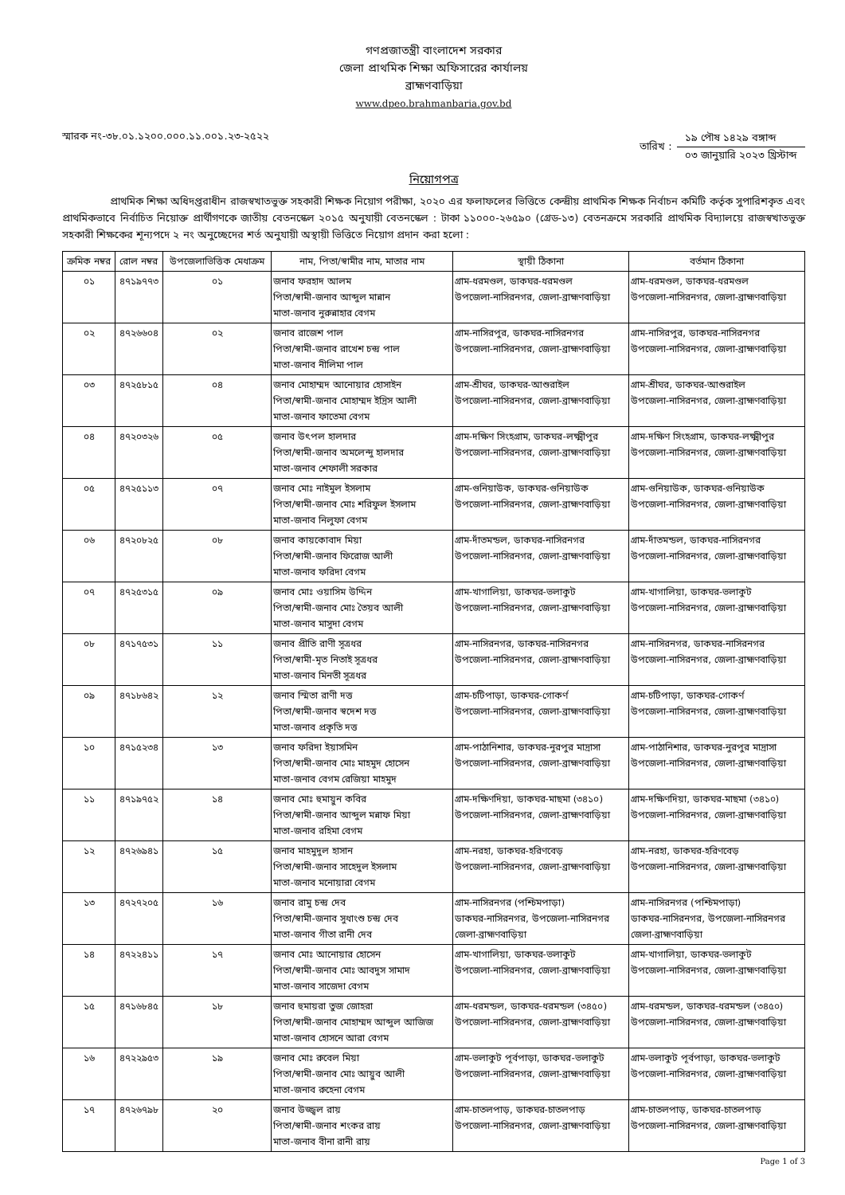গণপ্রজাতন্ত্রী বাংলাদেশ সরকার
জেলা প্রাথমিক শিক্ষা অফিসারের কার্যালয়
ব্রাহ্মণবাড়িয়া
www.dpeo.brahmanbaria.gov.bd
স্মারক নং-৩৮.০১.১২০০.০০০.১১.০০১.২৩-২৫২২
তারিখ :
১৯ পৌষ ১৪২৯ বঙ্গাব্দ
০৩ জানুয়ারি ২০২৩ খ্রিস্টাব্দ
নিয়োগপত্র
প্রাথমিক শিক্ষা অধিদপ্তরাধীন রাজস্বখাতভুক্ত সহকারী শিক্ষক নিয়োগ পরীক্ষা, ২০২০ এর ফলাফলের ভিত্তিতে কেন্দ্রীয় প্রাথমিক শিক্ষক নির্বাচন কমিটি কর্তৃক সুপারিশকৃত এবং প্রাথমিকভাবে নির্বাচিত নিয়োক্ত প্রার্থীগণকে জাতীয় বেতনস্কেল ২০১৫ অনুযায়ী বেতনস্কেল : টাকা ১১০০০-২৬৫৯০ (গ্রেড-১৩) বেতনক্রমে সরকারি প্রাথমিক বিদ্যালয়ে রাজস্বখাতভুক্ত সহকারী শিক্ষকের শূন্যপদে ২ নং অনুচ্ছেদের শর্ত অনুযায়ী অস্থায়ী ভিত্তিতে নিয়োগ প্রদান করা হলো :
| ক্রমিক নম্বর | রোল নম্বর | উপজেলাভিত্তিক মেধাক্রম | নাম, পিতা/স্বামীর নাম, মাতার নাম | স্থায়ী ঠিকানা | বর্তমান ঠিকানা |
| --- | --- | --- | --- | --- | --- |
| ০১ | ৪৭১৯৭৭৩ | ০১ | জনাব ফরহাদ আলম পিতা/স্বামী-জনাব আব্দুল মান্নান মাতা-জনাব নুরুন্নাহার বেগম | গ্রাম-ধরমণ্ডল, ডাকঘর-ধরমণ্ডল উপজেলা-নাসিরনগর, জেলা-ব্রাহ্মণবাড়িয়া | গ্রাম-ধরমণ্ডল, ডাকঘর-ধরমণ্ডল উপজেলা-নাসিরনগর, জেলা-ব্রাহ্মণবাড়িয়া |
| ০২ | ৪৭২৬৬০৪ | ০২ | জনাব রাজেশ পাল পিতা/স্বামী-জনাব রাখেশ চন্দ্র পাল মাতা-জনাব নীলিমা পাল | গ্রাম-নাসিরপুর, ডাকঘর-নাসিরনগর উপজেলা-নাসিরনগর, জেলা-ব্রাহ্মণবাড়িয়া | গ্রাম-নাসিরপুর, ডাকঘর-নাসিরনগর উপজেলা-নাসিরনগর, জেলা-ব্রাহ্মণবাড়িয়া |
| ০৩ | ৪৭২৫৮১৫ | ০৪ | জনাব মোহাম্মদ আনোয়ার হোসাইন পিতা/স্বামী-জনাব মোহাম্মদ ইদ্রিস আলী মাতা-জনাব ফাতেমা বেগম | গ্রাম-শ্রীঘর, ডাকঘর-আশুরাইল উপজেলা-নাসিরনগর, জেলা-ব্রাহ্মণবাড়িয়া | গ্রাম-শ্রীঘর, ডাকঘর-আশুরাইল উপজেলা-নাসিরনগর, জেলা-ব্রাহ্মণবাড়িয়া |
| ০৪ | ৪৭২০৩২৬ | ০৫ | জনাব উৎপল হালদার পিতা/স্বামী-জনাব অমলেন্দু হালদার মাতা-জনাব শেফালী সরকার | গ্রাম-দক্ষিণ সিংহগ্রাম, ডাকঘর-লক্ষ্মীপুর উপজেলা-নাসিরনগর, জেলা-ব্রাহ্মণবাড়িয়া | গ্রাম-দক্ষিণ সিংহগ্রাম, ডাকঘর-লক্ষ্মীপুর উপজেলা-নাসিরনগর, জেলা-ব্রাহ্মণবাড়িয়া |
| ০৫ | ৪৭২৫১১৩ | ০৭ | জনাব মোঃ নাইমুল ইসলাম পিতা/স্বামী-জনাব মোঃ শরিফুল ইসলাম মাতা-জনাব নিলুফা বেগম | গ্রাম-গুনিয়াউক, ডাকঘর-গুনিয়াউক উপজেলা-নাসিরনগর, জেলা-ব্রাহ্মণবাড়িয়া | গ্রাম-গুনিয়াউক, ডাকঘর-গুনিয়াউক উপজেলা-নাসিরনগর, জেলা-ব্রাহ্মণবাড়িয়া |
| ০৬ | ৪৭২০৮২৫ | ০৮ | জনাব কায়কোবাদ মিয়া পিতা/স্বামী-জনাব ফিরোজ আলী মাতা-জনাব ফরিদা বেগম | গ্রাম-দাঁতমন্ডল, ডাকঘর-নাসিরনগর উপজেলা-নাসিরনগর, জেলা-ব্রাহ্মণবাড়িয়া | গ্রাম-দাঁতমন্ডল, ডাকঘর-নাসিরনগর উপজেলা-নাসিরনগর, জেলা-ব্রাহ্মণবাড়িয়া |
| ০৭ | ৪৭২৫৩১৫ | ০৯ | জনাব মোঃ ওয়াসিম উদ্দিন পিতা/স্বামী-জনাব মোঃ তৈয়ব আলী মাতা-জনাব মাসুদা বেগম | গ্রাম-খাগালিয়া, ডাকঘর-ভলাকুট উপজেলা-নাসিরনগর, জেলা-ব্রাহ্মণবাড়িয়া | গ্রাম-খাগালিয়া, ডাকঘর-ভলাকুট উপজেলা-নাসিরনগর, জেলা-ব্রাহ্মণবাড়িয়া |
| ০৮ | ৪৭১৭৫৩১ | ১১ | জনাব প্রীতি রাণী সূত্রধর পিতা/স্বামী-মৃত নিতাই সূত্রধর মাতা-জনাব মিনতী সূত্রধর | গ্রাম-নাসিরনগর, ডাকঘর-নাসিরনগর উপজেলা-নাসিরনগর, জেলা-ব্রাহ্মণবাড়িয়া | গ্রাম-নাসিরনগর, ডাকঘর-নাসিরনগর উপজেলা-নাসিরনগর, জেলা-ব্রাহ্মণবাড়িয়া |
| ০৯ | ৪৭১৮৬৪২ | ১২ | জনাব স্মিতা রাণী দত্ত পিতা/স্বামী-জনাব স্বদেশ দত্ত মাতা-জনাব প্রকৃতি দত্ত | গ্রাম-চটিপাড়া, ডাকঘর-গোকর্ণ উপজেলা-নাসিরনগর, জেলা-ব্রাহ্মণবাড়িয়া | গ্রাম-চটিপাড়া, ডাকঘর-গোকর্ণ উপজেলা-নাসিরনগর, জেলা-ব্রাহ্মণবাড়িয়া |
| ১০ | ৪৭১৫২৩৪ | ১৩ | জনাব ফরিদা ইয়াসমিন পিতা/স্বামী-জনাব মোঃ মাহমুদ হোসেন মাতা-জনাব বেগম রেজিয়া মাহমুদ | গ্রাম-পাঠানিশার, ডাকঘর-নুরপুর মাদ্রাসা উপজেলা-নাসিরনগর, জেলা-ব্রাহ্মণবাড়িয়া | গ্রাম-পাঠানিশার, ডাকঘর-নুরপুর মাদ্রাসা উপজেলা-নাসিরনগর, জেলা-ব্রাহ্মণবাড়িয়া |
| ১১ | ৪৭১৯৭৫২ | ১৪ | জনাব মোঃ হুমায়ুন কবির পিতা/স্বামী-জনাব আব্দুল মন্নাফ মিয়া মাতা-জনাব রহিমা বেগম | গ্রাম-দক্ষিণদিয়া, ডাকঘর-মাছমা (৩৪১০) উপজেলা-নাসিরনগর, জেলা-ব্রাহ্মণবাড়িয়া | গ্রাম-দক্ষিণদিয়া, ডাকঘর-মাছমা (৩৪১০) উপজেলা-নাসিরনগর, জেলা-ব্রাহ্মণবাড়িয়া |
| ১২ | ৪৭২৬৯৪১ | ১৫ | জনাব মাহমুদুল হাসান পিতা/স্বামী-জনাব সাহেদুল ইসলাম মাতা-জনাব মনোয়ারা বেগম | গ্রাম-নরহা, ডাকঘর-হরিণবেড় উপজেলা-নাসিরনগর, জেলা-ব্রাহ্মণবাড়িয়া | গ্রাম-নরহা, ডাকঘর-হরিণবেড় উপজেলা-নাসিরনগর, জেলা-ব্রাহ্মণবাড়িয়া |
| ১৩ | ৪৭২৭২০৫ | ১৬ | জনাব রামু চন্দ্র দেব পিতা/স্বামী-জনাব সুধাংশু চন্দ্র দেব মাতা-জনাব গীতা রানী দেব | গ্রাম-নাসিরনগর (পশ্চিমপাড়া) ডাকঘর-নাসিরনগর, উপজেলা-নাসিরনগর জেলা-ব্রাহ্মণবাড়িয়া | গ্রাম-নাসিরনগর (পশ্চিমপাড়া) ডাকঘর-নাসিরনগর, উপজেলা-নাসিরনগর জেলা-ব্রাহ্মণবাড়িয়া |
| ১৪ | ৪৭২২৪১১ | ১৭ | জনাব মোঃ আনোয়ার হোসেন পিতা/স্বামী-জনাব মোঃ আবদুস সামাদ মাতা-জনাব সাজেদা বেগম | গ্রাম-খাগালিয়া, ডাকঘর-ভলাকুট উপজেলা-নাসিরনগর, জেলা-ব্রাহ্মণবাড়িয়া | গ্রাম-খাগালিয়া, ডাকঘর-ভলাকুট উপজেলা-নাসিরনগর, জেলা-ব্রাহ্মণবাড়িয়া |
| ১৫ | ৪৭১৬৮৪৫ | ১৮ | জনাব হুমায়রা তুজ জোহরা পিতা/স্বামী-জনাব মোহাম্মদ আব্দুল আজিজ মাতা-জনাব হোসনে আরা বেগম | গ্রাম-ধরমন্ডল, ডাকঘর-ধরমন্ডল (৩৪৫০) উপজেলা-নাসিরনগর, জেলা-ব্রাহ্মণবাড়িয়া | গ্রাম-ধরমন্ডল, ডাকঘর-ধরমন্ডল (৩৪৫০) উপজেলা-নাসিরনগর, জেলা-ব্রাহ্মণবাড়িয়া |
| ১৬ | ৪৭২২৯৫৩ | ১৯ | জনাব মোঃ রুবেল মিয়া পিতা/স্বামী-জনাব মোঃ আয়ুব আলী মাতা-জনাব রুহেনা বেগম | গ্রাম-ভলাকুট পূর্বপাড়া, ডাকঘর-ভলাকুট উপজেলা-নাসিরনগর, জেলা-ব্রাহ্মণবাড়িয়া | গ্রাম-ভলাকুট পূর্বপাড়া, ডাকঘর-ভলাকুট উপজেলা-নাসিরনগর, জেলা-ব্রাহ্মণবাড়িয়া |
| ১৭ | ৪৭২৬৭৯৮ | ২০ | জনাব উজ্জ্বল রায় পিতা/স্বামী-জনাব শংকর রায় মাতা-জনাব বীনা রানী রায় | গ্রাম-চাতলপাড়, ডাকঘর-চাতলপাড় উপজেলা-নাসিরনগর, জেলা-ব্রাহ্মণবাড়িয়া | গ্রাম-চাতলপাড়, ডাকঘর-চাতলপাড় উপজেলা-নাসিরনগর, জেলা-ব্রাহ্মণবাড়িয়া |
Page 1 of 3